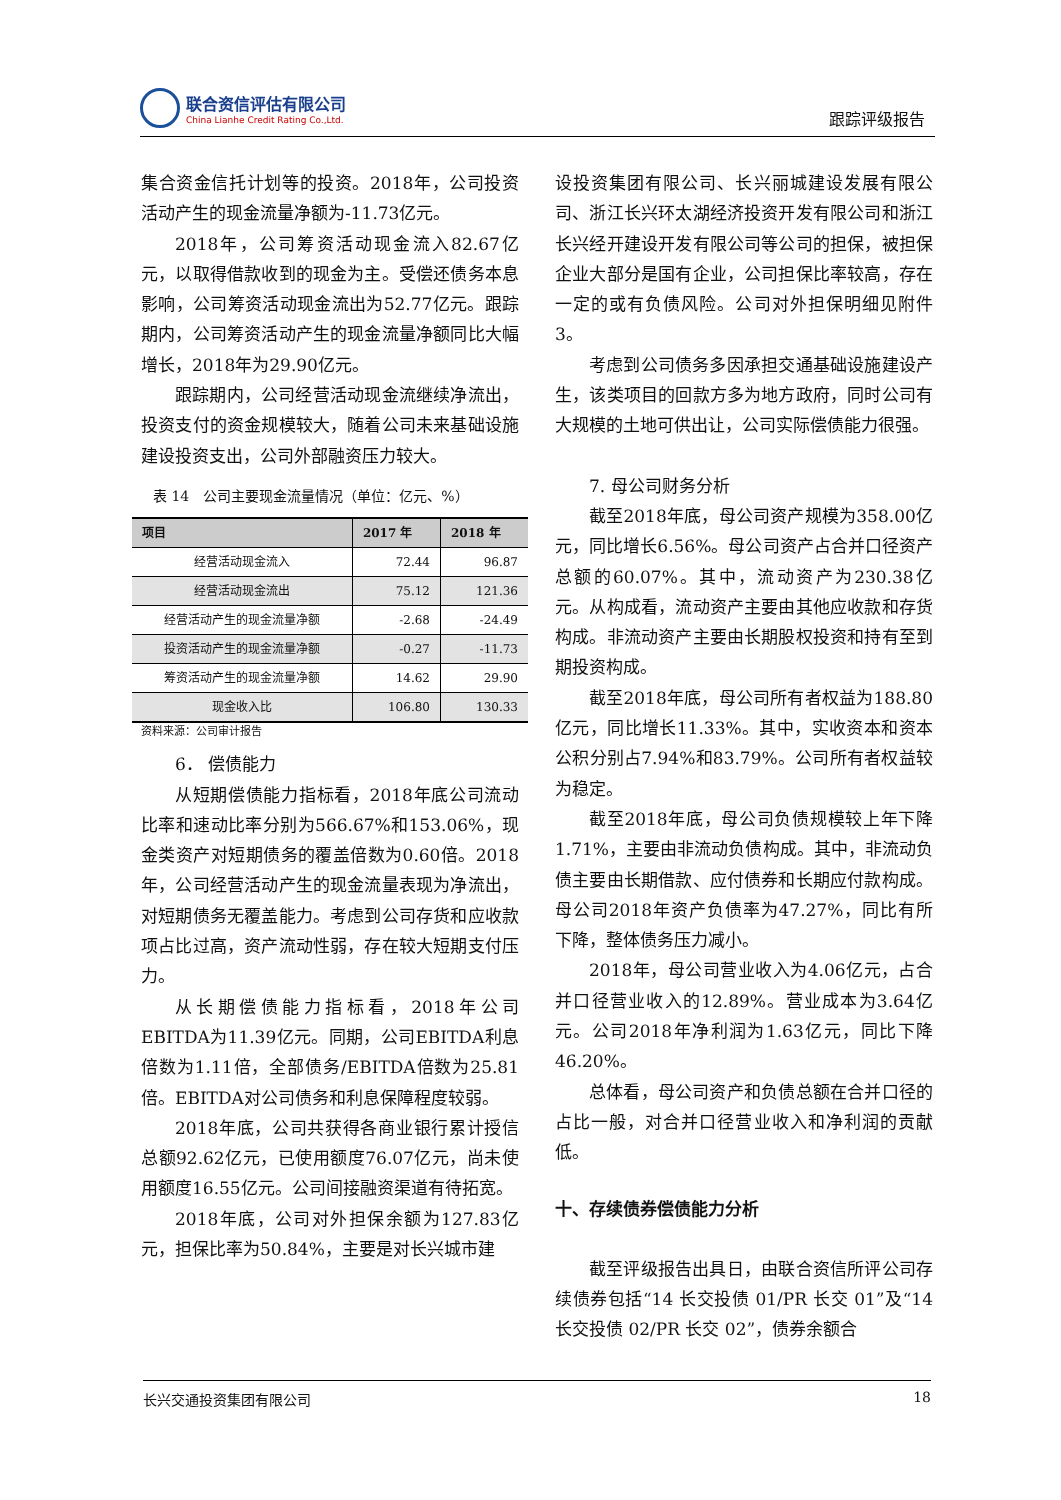联合资信评估有限公司
China Lianhe Credit Rating Co.,Ltd.
跟踪评级报告
集合资金信托计划等的投资。2018年，公司投资活动产生的现金流量净额为-11.73亿元。
2018年，公司筹资活动现金流入82.67亿元，以取得借款收到的现金为主。受偿还债务本息影响，公司筹资活动现金流出为52.77亿元。跟踪期内，公司筹资活动产生的现金流量净额同比大幅增长，2018年为29.90亿元。
跟踪期内，公司经营活动现金流继续净流出，投资支付的资金规模较大，随着公司未来基础设施建设投资支出，公司外部融资压力较大。
表 14　公司主要现金流量情况（单位：亿元、%）
| 项目 | 2017 年 | 2018 年 |
| --- | --- | --- |
| 经营活动现金流入 | 72.44 | 96.87 |
| 经营活动现金流出 | 75.12 | 121.36 |
| 经营活动产生的现金流量净额 | -2.68 | -24.49 |
| 投资活动产生的现金流量净额 | -0.27 | -11.73 |
| 筹资活动产生的现金流量净额 | 14.62 | 29.90 |
| 现金收入比 | 106.80 | 130.33 |
资料来源：公司审计报告
6． 偿债能力
从短期偿债能力指标看，2018年底公司流动比率和速动比率分别为566.67%和153.06%，现金类资产对短期债务的覆盖倍数为0.60倍。2018年，公司经营活动产生的现金流量表现为净流出，对短期债务无覆盖能力。考虑到公司存货和应收款项占比过高，资产流动性弱，存在较大短期支付压力。
从长期偿债能力指标看，2018年公司EBITDA为11.39亿元。同期，公司EBITDA利息倍数为1.11倍，全部债务/EBITDA倍数为25.81倍。EBITDA对公司债务和利息保障程度较弱。
2018年底，公司共获得各商业银行累计授信总额92.62亿元，已使用额度76.07亿元，尚未使用额度16.55亿元。公司间接融资渠道有待拓宽。
2018年底，公司对外担保余额为127.83亿元，担保比率为50.84%，主要是对长兴城市建
设投资集团有限公司、长兴丽城建设发展有限公司、浙江长兴环太湖经济投资开发有限公司和浙江长兴经开建设开发有限公司等公司的担保，被担保企业大部分是国有企业，公司担保比率较高，存在一定的或有负债风险。公司对外担保明细见附件3。
考虑到公司债务多因承担交通基础设施建设产生，该类项目的回款方多为地方政府，同时公司有大规模的土地可供出让，公司实际偿债能力很强。
7. 母公司财务分析
截至2018年底，母公司资产规模为358.00亿元，同比增长6.56%。母公司资产占合并口径资产总额的60.07%。其中，流动资产为230.38亿元。从构成看，流动资产主要由其他应收款和存货构成。非流动资产主要由长期股权投资和持有至到期投资构成。
截至2018年底，母公司所有者权益为188.80亿元，同比增长11.33%。其中，实收资本和资本公积分别占7.94%和83.79%。公司所有者权益较为稳定。
截至2018年底，母公司负债规模较上年下降1.71%，主要由非流动负债构成。其中，非流动负债主要由长期借款、应付债券和长期应付款构成。母公司2018年资产负债率为47.27%，同比有所下降，整体债务压力减小。
2018年，母公司营业收入为4.06亿元，占合并口径营业收入的12.89%。营业成本为3.64亿元。公司2018年净利润为1.63亿元，同比下降46.20%。
总体看，母公司资产和负债总额在合并口径的占比一般，对合并口径营业收入和净利润的贡献低。
十、存续债券偿债能力分析
截至评级报告出具日，由联合资信所评公司存续债券包括“14 长交投债 01/PR 长交 01”及“14 长交投债 02/PR 长交 02”，债券余额合
长兴交通投资集团有限公司 18